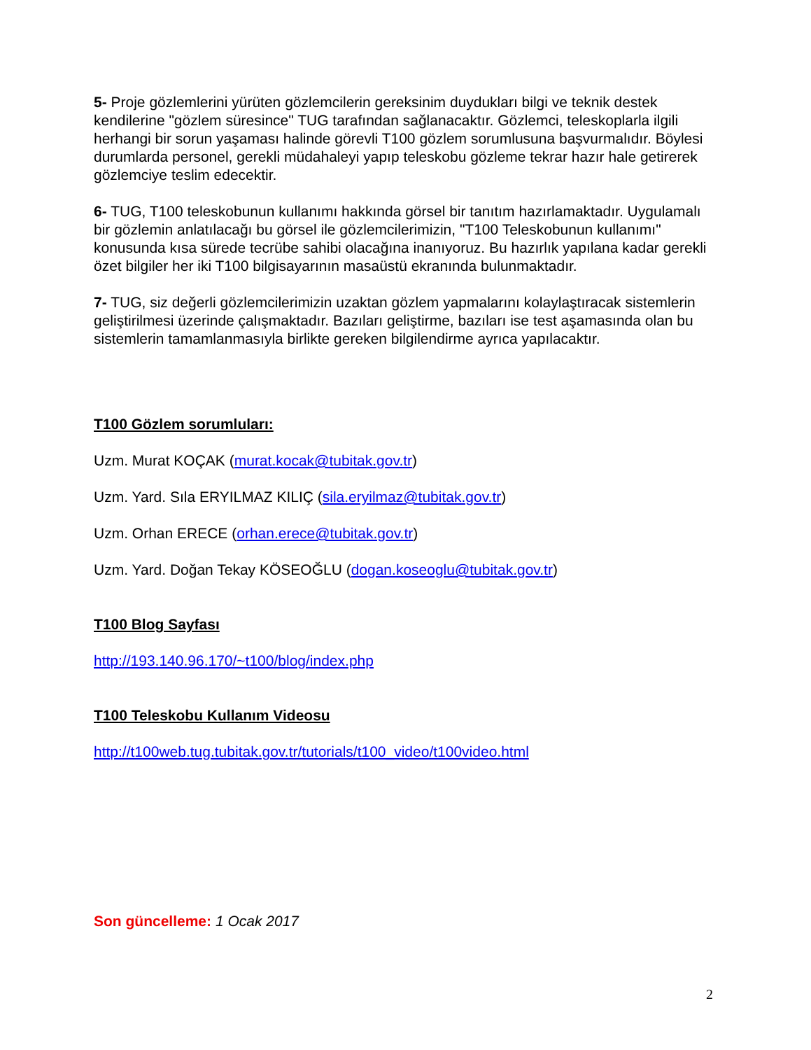5- Proje gözlemlerini yürüten gözlemcilerin gereksinim duydukları bilgi ve teknik destek kendilerine "gözlem süresince" TUG tarafından sağlanacaktır. Gözlemci, teleskoplarla ilgili herhangi bir sorun yaşaması halinde görevli T100 gözlem sorumlusuna başvurmalıdır. Böylesi durumlarda personel, gerekli müdahaleyi yapıp teleskobu gözleme tekrar hazır hale getirerek gözlemciye teslim edecektir.
6- TUG, T100 teleskobunun kullanımı hakkında görsel bir tanıtım hazırlamaktadır. Uygulamalı bir gözlemin anlatılacağı bu görsel ile gözlemcilerimizin, "T100 Teleskobunun kullanımı" konusunda kısa sürede tecrübe sahibi olacağına inanıyoruz. Bu hazırlık yapılana kadar gerekli özet bilgiler her iki T100 bilgisayarının masaüstü ekranında bulunmaktadır.
7- TUG, siz değerli gözlemcilerimizin uzaktan gözlem yapmalarını kolaylaştıracak sistemlerin geliştirilmesi üzerinde çalışmaktadır. Bazıları geliştirme, bazıları ise test aşamasında olan bu sistemlerin tamamlanmasıyla birlikte gereken bilgilendirme ayrıca yapılacaktır.
T100 Gözlem sorumluları:
Uzm. Murat KOÇAK (murat.kocak@tubitak.gov.tr)
Uzm. Yard. Sıla ERYILMAZ KILIÇ (sila.eryilmaz@tubitak.gov.tr)
Uzm. Orhan ERECE (orhan.erece@tubitak.gov.tr)
Uzm. Yard. Doğan Tekay KÖSEOĞLU (dogan.koseoglu@tubitak.gov.tr)
T100 Blog Sayfası
http://193.140.96.170/~t100/blog/index.php
T100 Teleskobu Kullanım Videosu
http://t100web.tug.tubitak.gov.tr/tutorials/t100_video/t100video.html
Son güncelleme: 1 Ocak 2017
2